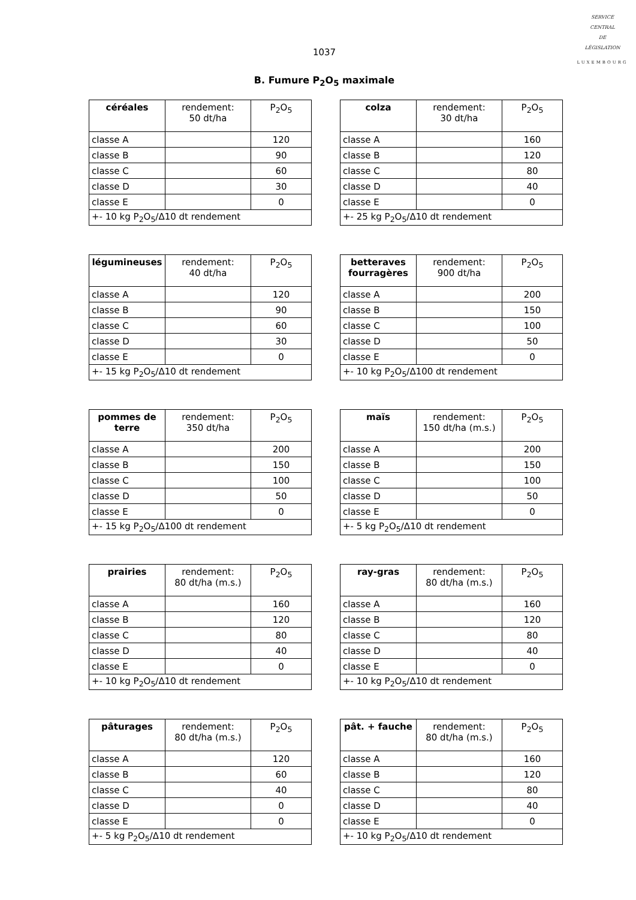SERVICE
CENTRAL
DE
LÉGISLATION
LUXEMBOURG
1037
B. Fumure P<sub>2</sub>O<sub>5</sub> maximale
| céréales | rendement: 50 dt/ha | P<sub>2</sub>O<sub>5</sub> |
| --- | --- | --- |
| classe A | | 120 |
| classe B | | 90 |
| classe C | | 60 |
| classe D | | 30 |
| classe E | | 0 |
| +- 10 kg P<sub>2</sub>O<sub>5</sub>/Δ10 dt rendement | | |
| colza | rendement: 30 dt/ha | P<sub>2</sub>O<sub>5</sub> |
| --- | --- | --- |
| classe A | | 160 |
| classe B | | 120 |
| classe C | | 80 |
| classe D | | 40 |
| classe E | | 0 |
| +- 25 kg P<sub>2</sub>O<sub>5</sub>/Δ10 dt rendement | | |
| légumineuses | rendement: 40 dt/ha | P<sub>2</sub>O<sub>5</sub> |
| --- | --- | --- |
| classe A | | 120 |
| classe B | | 90 |
| classe C | | 60 |
| classe D | | 30 |
| classe E | | 0 |
| +- 15 kg P<sub>2</sub>O<sub>5</sub>/Δ10 dt rendement | | |
| betteraves fourragères | rendement: 900 dt/ha | P<sub>2</sub>O<sub>5</sub> |
| --- | --- | --- |
| classe A | | 200 |
| classe B | | 150 |
| classe C | | 100 |
| classe D | | 50 |
| classe E | | 0 |
| +- 10 kg P<sub>2</sub>O<sub>5</sub>/Δ100 dt rendement | | |
| pommes de terre | rendement: 350 dt/ha | P<sub>2</sub>O<sub>5</sub> |
| --- | --- | --- |
| classe A | | 200 |
| classe B | | 150 |
| classe C | | 100 |
| classe D | | 50 |
| classe E | | 0 |
| +- 15 kg P<sub>2</sub>O<sub>5</sub>/Δ100 dt rendement | | |
| maïs | rendement: 150 dt/ha (m.s.) | P<sub>2</sub>O<sub>5</sub> |
| --- | --- | --- |
| classe A | | 200 |
| classe B | | 150 |
| classe C | | 100 |
| classe D | | 50 |
| classe E | | 0 |
| +- 5 kg P<sub>2</sub>O<sub>5</sub>/Δ10 dt rendement | | |
| prairies | rendement: 80 dt/ha (m.s.) | P<sub>2</sub>O<sub>5</sub> |
| --- | --- | --- |
| classe A | | 160 |
| classe B | | 120 |
| classe C | | 80 |
| classe D | | 40 |
| classe E | | 0 |
| +- 10 kg P<sub>2</sub>O<sub>5</sub>/Δ10 dt rendement | | |
| ray-gras | rendement: 80 dt/ha (m.s.) | P<sub>2</sub>O<sub>5</sub> |
| --- | --- | --- |
| classe A | | 160 |
| classe B | | 120 |
| classe C | | 80 |
| classe D | | 40 |
| classe E | | 0 |
| +- 10 kg P<sub>2</sub>O<sub>5</sub>/Δ10 dt rendement | | |
| pâturages | rendement: 80 dt/ha (m.s.) | P<sub>2</sub>O<sub>5</sub> |
| --- | --- | --- |
| classe A | | 120 |
| classe B | | 60 |
| classe C | | 40 |
| classe D | | 0 |
| classe E | | 0 |
| +- 5 kg P<sub>2</sub>O<sub>5</sub>/Δ10 dt rendement | | |
| pât. + fauche | rendement: 80 dt/ha (m.s.) | P<sub>2</sub>O<sub>5</sub> |
| --- | --- | --- |
| classe A | | 160 |
| classe B | | 120 |
| classe C | | 80 |
| classe D | | 40 |
| classe E | | 0 |
| +- 10 kg P<sub>2</sub>O<sub>5</sub>/Δ10 dt rendement | | |